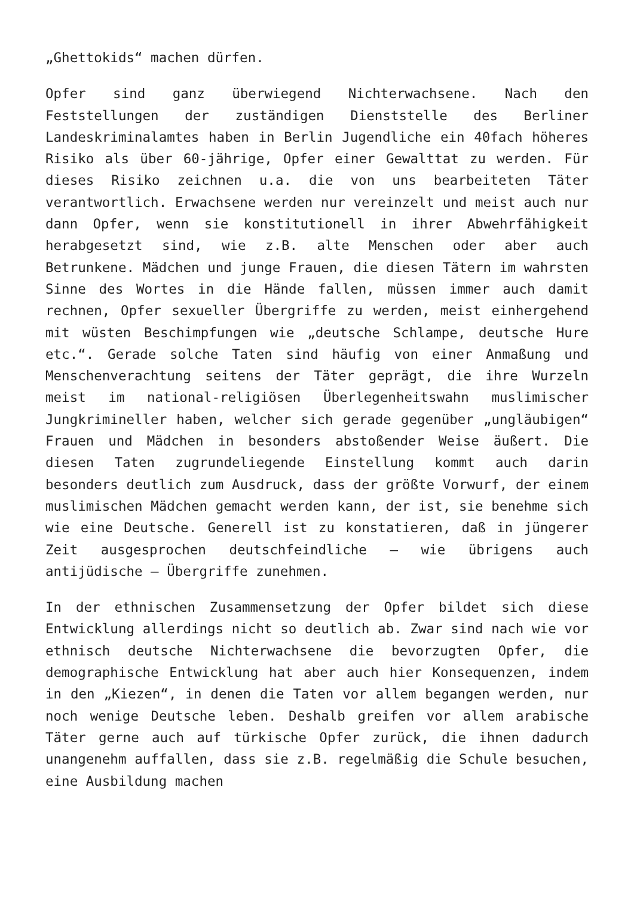„Ghettokids“ machen dürfen.
Opfer sind ganz überwiegend Nichterwachsene. Nach den Feststellungen der zuständigen Dienststelle des Berliner Landeskriminalamtes haben in Berlin Jugendliche ein 40fach höheres Risiko als über 60-jährige, Opfer einer Gewalttat zu werden. Für dieses Risiko zeichnen u.a. die von uns bearbeiteten Täter verantwortlich. Erwachsene werden nur vereinzelt und meist auch nur dann Opfer, wenn sie konstitutionell in ihrer Abwehrfähigkeit herabgesetzt sind, wie z.B. alte Menschen oder aber auch Betrunkene. Mädchen und junge Frauen, die diesen Tätern im wahrsten Sinne des Wortes in die Hände fallen, müssen immer auch damit rechnen, Opfer sexueller Übergriffe zu werden, meist einhergehend mit wüsten Beschimpfungen wie „deutsche Schlampe, deutsche Hure etc.“. Gerade solche Taten sind häufig von einer Anmaßung und Menschenverachtung seitens der Täter geprägt, die ihre Wurzeln meist im national-religiösen Überlegenheitswahn muslimischer Jungkrimineller haben, welcher sich gerade gegenüber „ungläubigen“ Frauen und Mädchen in besonders abstoßender Weise äußert. Die diesen Taten zugrundeliegende Einstellung kommt auch darin besonders deutlich zum Ausdruck, dass der größte Vorwurf, der einem muslimischen Mädchen gemacht werden kann, der ist, sie benehme sich wie eine Deutsche. Generell ist zu konstatieren, daß in jüngerer Zeit ausgesprochen deutschfeindliche – wie übrigens auch antijüdische – Übergriffe zunehmen.
In der ethnischen Zusammensetzung der Opfer bildet sich diese Entwicklung allerdings nicht so deutlich ab. Zwar sind nach wie vor ethnisch deutsche Nichterwachsene die bevorzugten Opfer, die demographische Entwicklung hat aber auch hier Konsequenzen, indem in den „Kiezen“, in denen die Taten vor allem begangen werden, nur noch wenige Deutsche leben. Deshalb greifen vor allem arabische Täter gerne auch auf türkische Opfer zurück, die ihnen dadurch unangenehm auffallen, dass sie z.B. regelmäßig die Schule besuchen, eine Ausbildung machen